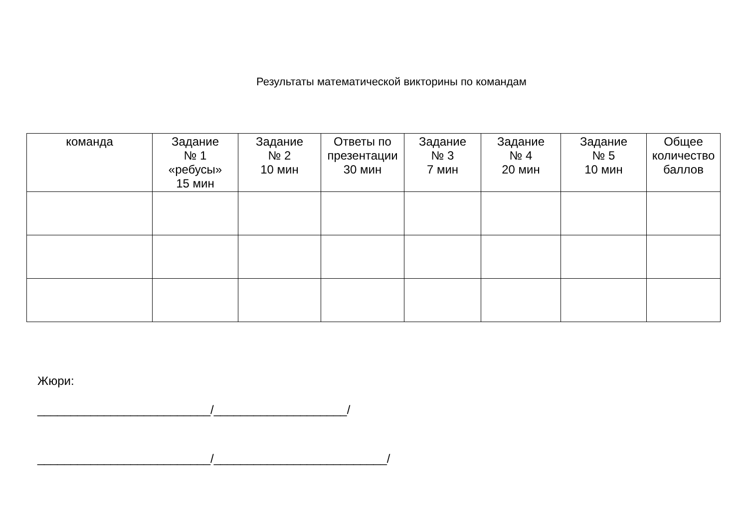Результаты математической викторины по командам
| команда | Задание № 1 «ребусы» 15 мин | Задание № 2 10 мин | Ответы по презентации 30 мин | Задание № 3 7 мин | Задание № 4 20 мин | Задание № 5 10 мин | Общее количество баллов |
| --- | --- | --- | --- | --- | --- | --- | --- |
Жюри:
__________________________/____________________/
__________________________/__________________________/